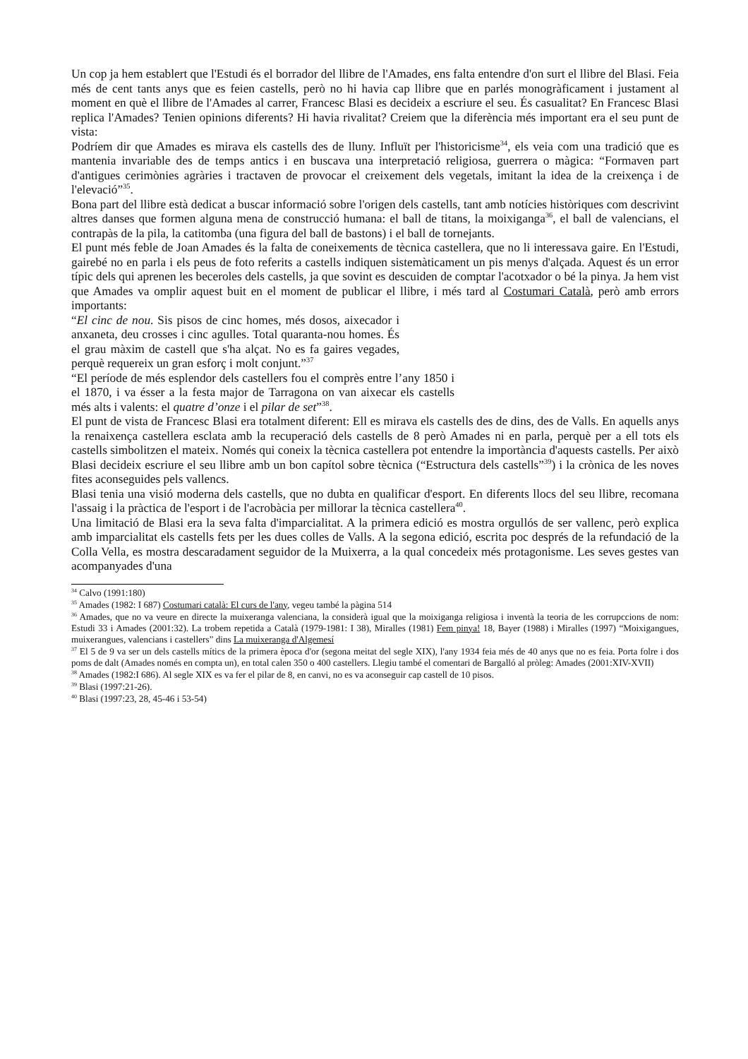Un cop ja hem establert que l'Estudi és el borrador del llibre de l'Amades, ens falta entendre d'on surt el llibre del Blasi. Feia més de cent tants anys que es feien castells, però no hi havia cap llibre que en parlés monogràficament i justament al moment en què el llibre de l'Amades al carrer, Francesc Blasi es decideix a escriure el seu. És casualitat? En Francesc Blasi replica l'Amades? Tenien opinions diferents? Hi havia rivalitat? Creiem que la diferència més important era el seu punt de vista:
Podríem dir que Amades es mirava els castells des de lluny. Influït per l'historicisme<sup>34</sup>, els veia com una tradició que es mantenia invariable des de temps antics i en buscava una interpretació religiosa, guerrera o màgica: “Formaven part d'antigues cerimònies agràries i tractaven de provocar el creixement dels vegetals, imitant la idea de la creixença i de l'elevació”<sup>35</sup>.
Bona part del llibre està dedicat a buscar informació sobre l'origen dels castells, tant amb notícies històriques com descrivint altres danses que formen alguna mena de construcció humana: el ball de titans, la moixiganga<sup>36</sup>, el ball de valencians, el contrapàs de la pila, la catitomba (una figura del ball de bastons) i el ball de tornejants.
El punt més feble de Joan Amades és la falta de coneixements de tècnica castellera, que no li interessava gaire. En l'Estudi, gairebé no en parla i els peus de foto referits a castells indiquen sistemàticament un pis menys d'alçada. Aquest és un error típic dels qui aprenen les beceroles dels castells, ja que sovint es descuiden de comptar l'acotxador o bé la pinya. Ja hem vist que Amades va omplir aquest buit en el moment de publicar el llibre, i més tard al Costumari Català, però amb errors importants:
“El cinc de nou. Sis pisos de cinc homes, més dosos, aixecador i anxaneta, deu crosses i cinc agulles. Total quaranta-nou homes. És el grau màxim de castell que s'ha alçat. No es fa gaires vegades, perquè requereix un gran esforç i molt conjunt.”<sup>37</sup>
“El període de més esplendor dels castellers fou el comprès entre l’any 1850 i el 1870, i va ésser a la festa major de Tarragona on van aixecar els castells més alts i valents: el quatre d’onze i el pilar de set”<sup>38</sup>.
El punt de vista de Francesc Blasi era totalment diferent: Ell es mirava els castells des de dins, des de Valls. En aquells anys la renaixença castellera esclata amb la recuperació dels castells de 8 però Amades ni en parla, perquè per a ell tots els castells simbolitzen el mateix. Només qui coneix la tècnica castellera pot entendre la importància d'aquests castells. Per això Blasi decideix escriure el seu llibre amb un bon capítol sobre tècnica (“Estructura dels castells”<sup>39</sup>) i la crònica de les noves fites aconseguides pels vallencs.
Blasi tenia una visió moderna dels castells, que no dubta en qualificar d'esport. En diferents llocs del seu llibre, recomana l'assaig i la pràctica de l'esport i de l'acrobàcia per millorar la tècnica castellera<sup>40</sup>.
Una limitació de Blasi era la seva falta d'imparcialitat. A la primera edició es mostra orgullós de ser vallenc, però explica amb imparcialitat els castells fets per les dues colles de Valls. A la segona edició, escrita poc després de la refundació de la Colla Vella, es mostra descaradament seguidor de la Muixerra, a la qual concedeix més protagonisme. Les seves gestes van acompanyades d'una
<sup>34</sup> Calvo (1991:180)
<sup>35</sup> Amades (1982: I 687) Costumari català: El curs de l'any, vegeu també la pàgina 514
<sup>36</sup> Amades, que no va veure en directe la muixeranga valenciana, la considerà igual que la moixiganga religiosa i inventà la teoria de les corrupccions de nom: Estudi 33 i Amades (2001:32). La trobem repetida a Català (1979-1981: I 38), Miralles (1981) Fem pinya! 18, Bayer (1988) i Miralles (1997) “Moixigangues, muixerangues, valencians i castellers” dins La muixeranga d'Algemesí
<sup>37</sup> El 5 de 9 va ser un dels castells mítics de la primera època d'or (segona meitat del segle XIX), l'any 1934 feia més de 40 anys que no es feia. Porta folre i dos poms de dalt (Amades només en compta un), en total calen 350 o 400 castellers. Llegiu també el comentari de Bargalló al pròleg: Amades (2001:XIV-XVII)
<sup>38</sup> Amades (1982:I 686). Al segle XIX es va fer el pilar de 8, en canvi, no es va aconseguir cap castell de 10 pisos.
<sup>39</sup> Blasi (1997:21-26).
<sup>40</sup> Blasi (1997:23, 28, 45-46 i 53-54)